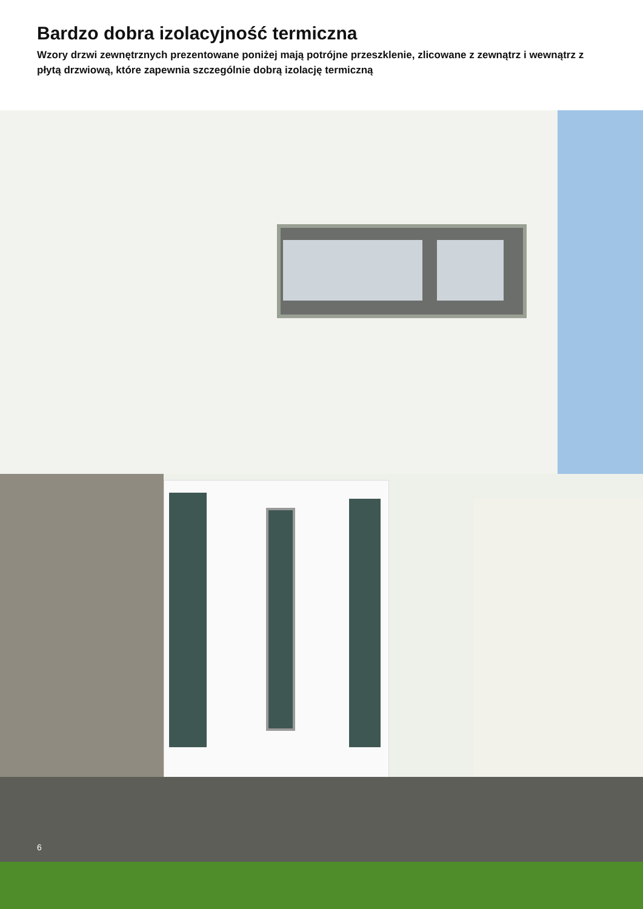Bardzo dobra izolacyjność termiczna
Wzory drzwi zewnętrznych prezentowane poniżej mają potrójne przeszklenie, zlicowane z zewnątrz i wewnątrz z płytą drzwiową, które zapewnia szczególnie dobrą izolację termiczną
6